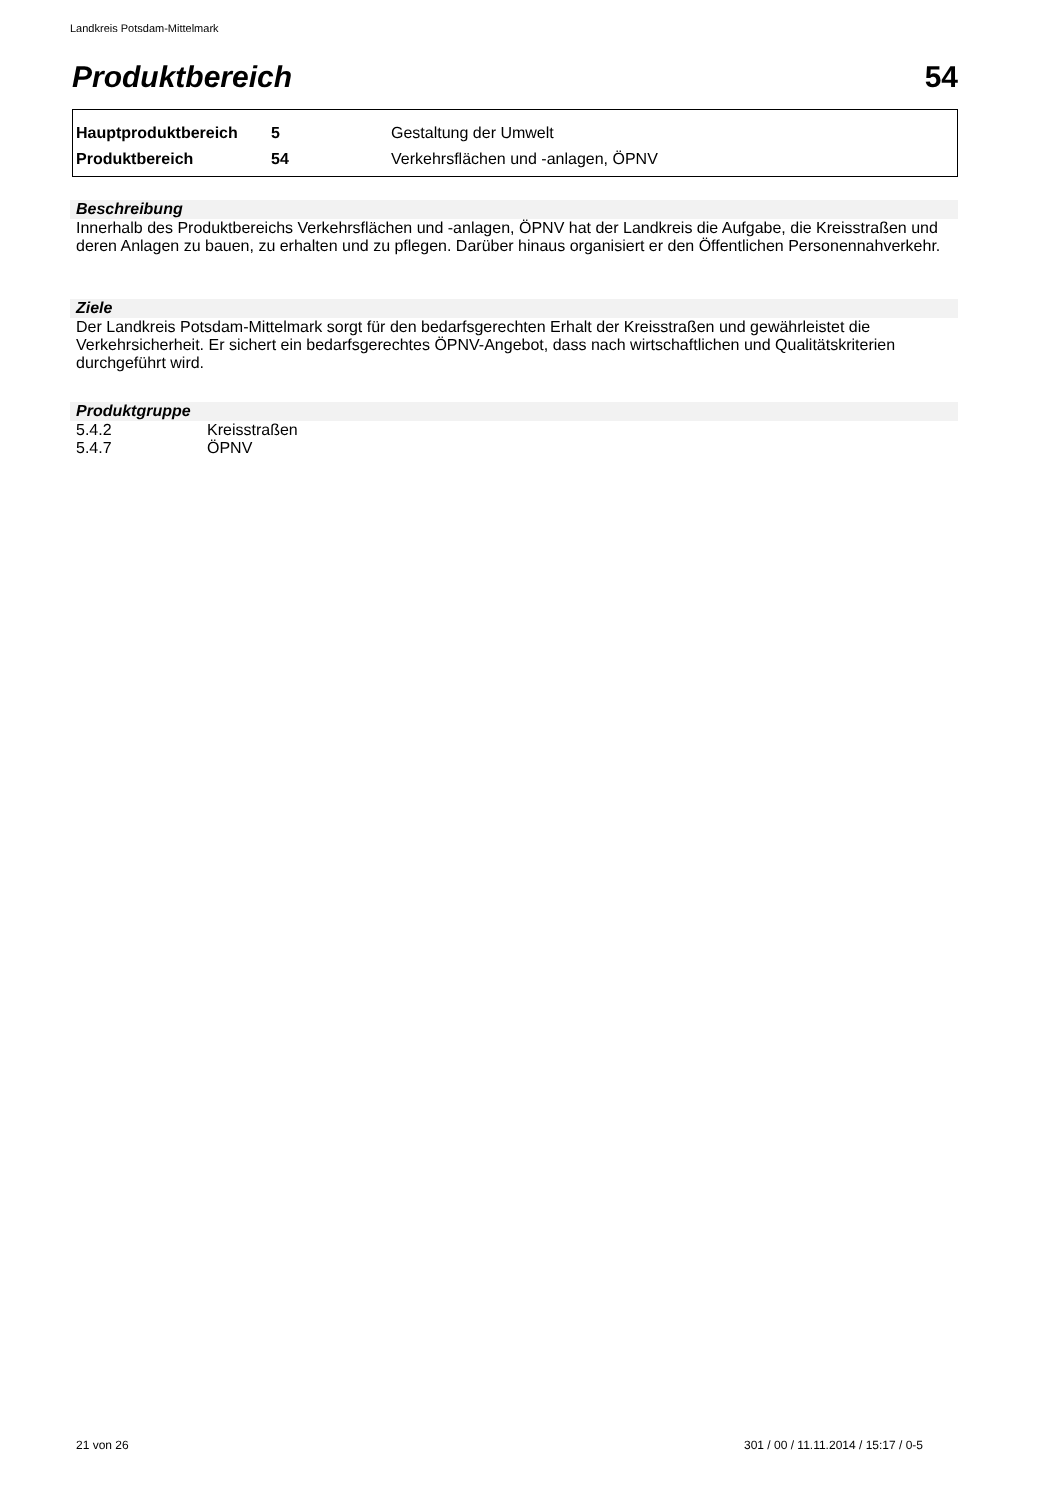Landkreis Potsdam-Mittelmark
Produktbereich 54
| Hauptproduktbereich | 5 | Gestaltung der Umwelt |
| Produktbereich | 54 | Verkehrsflächen und -anlagen, ÖPNV |
Beschreibung
Innerhalb des Produktbereichs Verkehrsflächen und -anlagen, ÖPNV hat der Landkreis die Aufgabe, die Kreisstraßen und deren Anlagen zu bauen, zu erhalten und zu pflegen. Darüber hinaus organisiert er den Öffentlichen Personennahverkehr.
Ziele
Der Landkreis Potsdam-Mittelmark sorgt für den bedarfsgerechten Erhalt der Kreisstraßen und gewährleistet die Verkehrsicherheit. Er sichert ein bedarfsgerechtes ÖPNV-Angebot, dass nach wirtschaftlichen und Qualitätskriterien durchgeführt wird.
Produktgruppe
| 5.4.2 | Kreisstraßen |
| 5.4.7 | ÖPNV |
21 von 26
301 / 00 / 11.11.2014 / 15:17 / 0-5